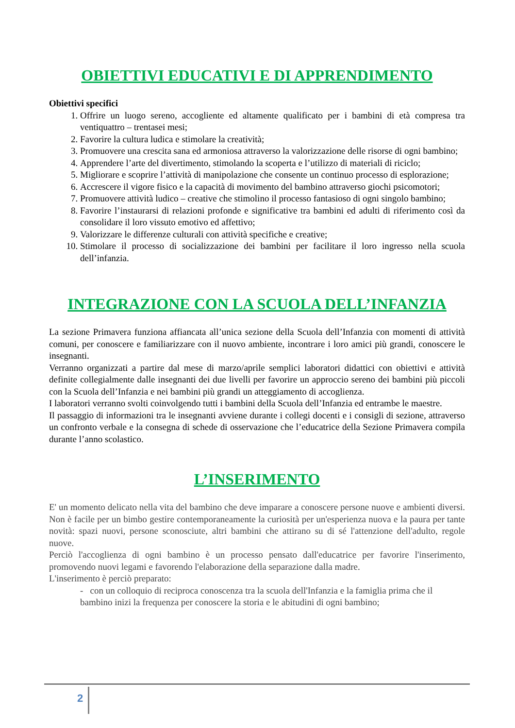OBIETTIVI EDUCATIVI E DI APPRENDIMENTO
Obiettivi specifici
1. Offrire un luogo sereno, accogliente ed altamente qualificato per i bambini di età compresa tra ventiquattro – trentasei mesi;
2. Favorire la cultura ludica e stimolare la creatività;
3. Promuovere una crescita sana ed armoniosa attraverso la valorizzazione delle risorse di ogni bambino;
4. Apprendere l’arte del divertimento, stimolando la scoperta e l’utilizzo di materiali di riciclo;
5. Migliorare e scoprire l’attività di manipolazione che consente un continuo processo di esplorazione;
6. Accrescere il vigore fisico e la capacità di movimento del bambino attraverso giochi psicomotori;
7. Promuovere attività ludico – creative che stimolino il processo fantasioso di ogni singolo bambino;
8. Favorire l’instaurarsi di relazioni profonde e significative tra bambini ed adulti di riferimento così da consolidare il loro vissuto emotivo ed affettivo;
9. Valorizzare le differenze culturali con attività specifiche e creative;
10. Stimolare il processo di socializzazione dei bambini per facilitare il loro ingresso nella scuola dell’infanzia.
INTEGRAZIONE CON LA SCUOLA DELL’INFANZIA
La sezione Primavera funziona affiancata all’unica sezione della Scuola dell’Infanzia con momenti di attività comuni, per conoscere e familiarizzare con il nuovo ambiente, incontrare i loro amici più grandi, conoscere le insegnanti.
Verranno organizzati a partire dal mese di marzo/aprile semplici laboratori didattici con obiettivi e attività definite collegialmente dalle insegnanti dei due livelli per favorire un approccio sereno dei bambini più piccoli con la Scuola dell’Infanzia e nei bambini più grandi un atteggiamento di accoglienza.
I laboratori verranno svolti coinvolgendo tutti i bambini della Scuola dell’Infanzia ed entrambe le maestre.
Il passaggio di informazioni tra le insegnanti avviene durante i collegi docenti e i consigli di sezione, attraverso un confronto verbale e la consegna di schede di osservazione che l’educatrice della Sezione Primavera compila durante l’anno scolastico.
L’INSERIMENTO
E' un momento delicato nella vita del bambino che deve imparare a conoscere persone nuove e ambienti diversi. Non è facile per un bimbo gestire contemporaneamente la curiosità per un'esperienza nuova e la paura per tante novità: spazi nuovi, persone sconosciute, altri bambini che attirano su di sé l'attenzione dell'adulto, regole nuove.
Perciò l'accoglienza di ogni bambino è un processo pensato dall'educatrice per favorire l'inserimento, promovendo nuovi legami e favorendo l'elaborazione della separazione dalla madre.
L'inserimento è perciò preparato:
- con un colloquio di reciproca conoscenza tra la scuola dell'Infanzia e la famiglia prima che il bambino inizi la frequenza per conoscere la storia e le abitudini di ogni bambino;
2